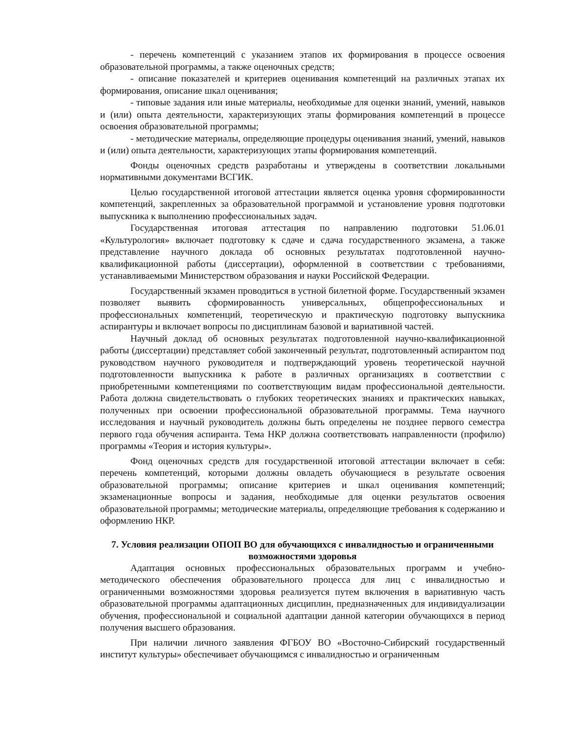- перечень компетенций с указанием этапов их формирования в процессе освоения образовательной программы, а также оценочных средств;
- описание показателей и критериев оценивания компетенций на различных этапах их формирования, описание шкал оценивания;
- типовые задания или иные материалы, необходимые для оценки знаний, умений, навыков и (или) опыта деятельности, характеризующих этапы формирования компетенций в процессе освоения образовательной программы;
- методические материалы, определяющие процедуры оценивания знаний, умений, навыков и (или) опыта деятельности, характеризующих этапы формирования компетенций.
Фонды оценочных средств разработаны и утверждены в соответствии локальными нормативными документами ВСГИК.
Целью государственной итоговой аттестации является оценка уровня сформированности компетенций, закрепленных за образовательной программой и установление уровня подготовки выпускника к выполнению профессиональных задач.
Государственная итоговая аттестация по направлению подготовки 51.06.01 «Культурология» включает подготовку к сдаче и сдача государственного экзамена, а также представление научного доклада об основных результатах подготовленной научно-квалификационной работы (диссертации), оформленной в соответствии с требованиями, устанавливаемыми Министерством образования и науки Российской Федерации.
Государственный экзамен проводиться в устной билетной форме. Государственный экзамен позволяет выявить сформированность универсальных, общепрофессиональных и профессиональных компетенций, теоретическую и практическую подготовку выпускника аспирантуры и включает вопросы по дисциплинам базовой и вариативной частей.
Научный доклад об основных результатах подготовленной научно-квалификационной работы (диссертации) представляет собой законченный результат, подготовленный аспирантом под руководством научного руководителя и подтверждающий уровень теоретической научной подготовленности выпускника к работе в различных организациях в соответствии с приобретенными компетенциями по соответствующим видам профессиональной деятельности. Работа должна свидетельствовать о глубоких теоретических знаниях и практических навыках, полученных при освоении профессиональной образовательной программы. Тема научного исследования и научный руководитель должны быть определены не позднее первого семестра первого года обучения аспиранта. Тема НКР должна соответствовать направленности (профилю) программы «Теория и история культуры».
Фонд оценочных средств для государственной итоговой аттестации включает в себя: перечень компетенций, которыми должны овладеть обучающиеся в результате освоения образовательной программы; описание критериев и шкал оценивания компетенций; экзаменационные вопросы и задания, необходимые для оценки результатов освоения образовательной программы; методические материалы, определяющие требования к содержанию и оформлению НКР.
7. Условия реализации ОПОП ВО для обучающихся с инвалидностью и ограниченными возможностями здоровья
Адаптация основных профессиональных образовательных программ и учебно-методического обеспечения образовательного процесса для лиц с инвалидностью и ограниченными возможностями здоровья реализуется путем включения в вариативную часть образовательной программы адаптационных дисциплин, предназначенных для индивидуализации обучения, профессиональной и социальной адаптации данной категории обучающихся в период получения высшего образования.
При наличии личного заявления ФГБОУ ВО «Восточно-Сибирский государственный институт культуры» обеспечивает обучающимся с инвалидностью и ограниченным